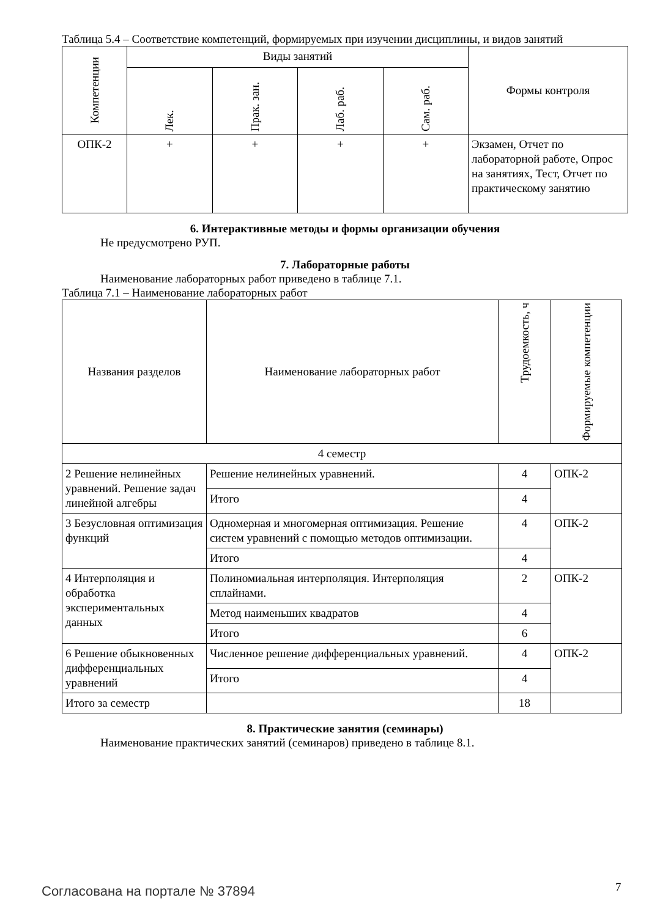Таблица 5.4 – Соответствие компетенций, формируемых при изучении дисциплины, и видов занятий
| Компетенции | Виды занятий | | | | Формы контроля |
| --- | --- | --- | --- | --- | --- |
| | Лек. | Прак. зан. | Лаб. раб. | Сам. раб. | |
| ОПК-2 | + | + | + | + | Экзамен, Отчет по лабораторной работе, Опрос на занятиях, Тест, Отчет по практическому занятию |
6. Интерактивные методы и формы организации обучения
Не предусмотрено РУП.
7. Лабораторные работы
Наименование лабораторных работ приведено в таблице 7.1.
Таблица 7.1 – Наименование лабораторных работ
| Названия разделов | Наименование лабораторных работ | Трудоемкость, ч | Формируемые компетенции |
| --- | --- | --- | --- |
| 4 семестр | | | |
| 2 Решение нелинейных уравнений. Решение задач линейной алгебры | Решение нелинейных уравнений. | 4 | ОПК-2 |
| | Итого | 4 | |
| 3 Безусловная оптимизация функций | Одномерная и многомерная оптимизация. Решение систем уравнений с помощью методов оптимизации. | 4 | ОПК-2 |
| | Итого | 4 | |
| 4 Интерполяция и обработка экспериментальных данных | Полиномиальная интерполяция. Интерполяция сплайнами. | 2 | ОПК-2 |
| | Метод наименьших квадратов | 4 | |
| | Итого | 6 | |
| 6 Решение обыкновенных дифференциальных уравнений | Численное решение дифференциальных уравнений. | 4 | ОПК-2 |
| | Итого | 4 | |
| Итого за семестр | | 18 | |
8. Практические занятия (семинары)
Наименование практических занятий (семинаров) приведено в таблице 8.1.
Согласована на портале № 37894 7